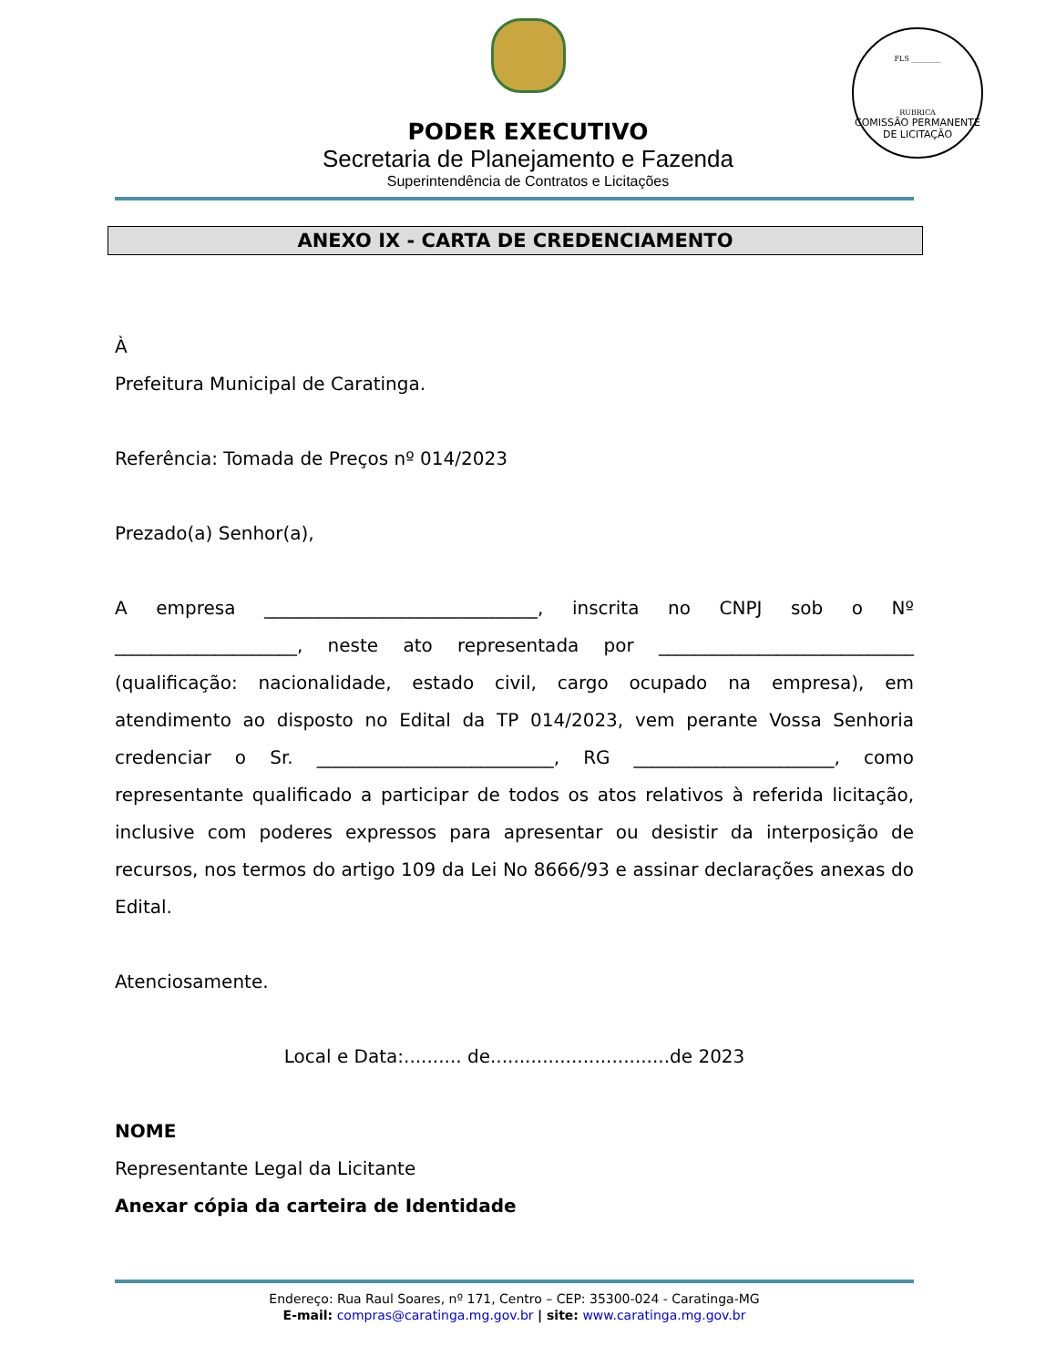PODER EXECUTIVO
Secretaria de Planejamento e Fazenda
Superintendência de Contratos e Licitações
FLS ________
RUBRICA
COMISSÃO PERMANENTE DE LICITAÇÃO
ANEXO IX - CARTA DE CREDENCIAMENTO
À
Prefeitura Municipal de Caratinga.
Referência: Tomada de Preços nº 014/2023
Prezado(a) Senhor(a),
A empresa ______________________________, inscrita no CNPJ sob o Nº ____________________, neste ato representada por ____________________________ (qualificação: nacionalidade, estado civil, cargo ocupado na empresa), em atendimento ao disposto no Edital da TP 014/2023, vem perante Vossa Senhoria credenciar o Sr. __________________________, RG ______________________, como representante qualificado a participar de todos os atos relativos à referida licitação, inclusive com poderes expressos para apresentar ou desistir da interposição de recursos, nos termos do artigo 109 da Lei No 8666/93 e assinar declarações anexas do Edital.
Atenciosamente.
Local e Data:.......... de...............................de 2023
NOME
Representante Legal da Licitante
Anexar cópia da carteira de Identidade
Endereço: Rua Raul Soares, nº 171, Centro – CEP: 35300-024 - Caratinga-MG
E-mail: compras@caratinga.mg.gov.br | site: www.caratinga.mg.gov.br